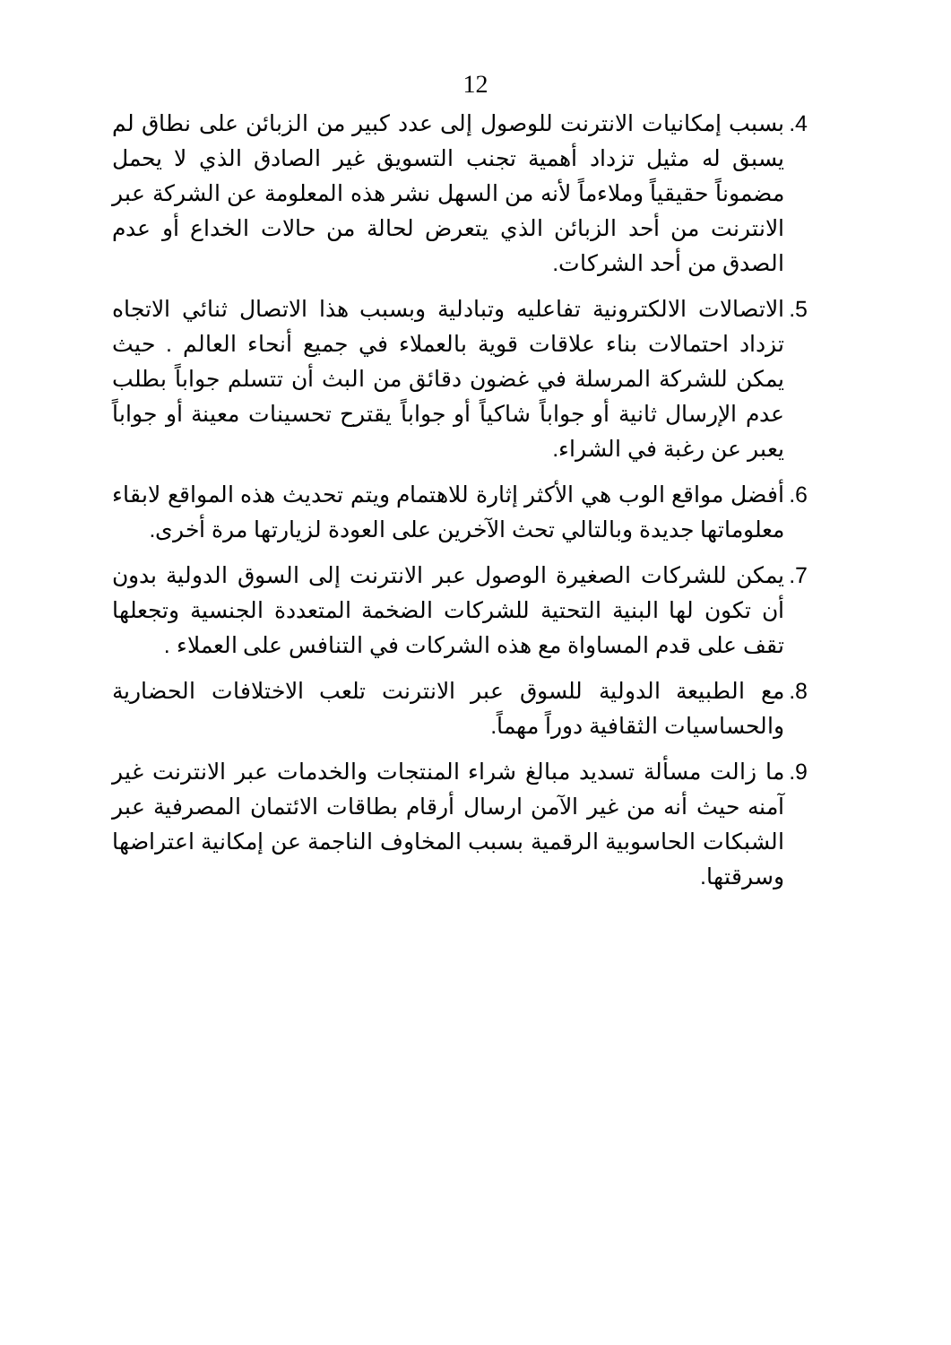12
4.
بسبب إمكانيات الانترنت للوصول إلى عدد كبير من الزبائن على نطاق لم يسبق له مثيل تزداد أهمية تجنب التسويق غير الصادق الذي لا يحمل مضموناً حقيقياً وملاءماً لأنه من السهل نشر هذه المعلومة عن الشركة عبر الانترنت من أحد الزبائن الذي يتعرض لحالة من حالات الخداع أو عدم الصدق من أحد الشركات.
5.
الاتصالات الالكترونية تفاعليه وتبادلية وبسبب هذا الاتصال ثنائي الاتجاه تزداد احتمالات بناء علاقات قوية بالعملاء في جميع أنحاء العالم . حيث يمكن للشركة المرسلة في غضون دقائق من البث أن تتسلم جواباً بطلب عدم الإرسال ثانية أو جواباً شاكياً أو جواباً يقترح تحسينات معينة أو جواباً يعبر عن رغبة في الشراء.
6.
أفضل مواقع الوب هي الأكثر إثارة للاهتمام ويتم تحديث هذه المواقع لابقاء معلوماتها جديدة وبالتالي تحث الآخرين على العودة لزيارتها مرة أخرى.
7.
يمكن للشركات الصغيرة الوصول عبر الانترنت إلى السوق الدولية بدون أن تكون لها البنية التحتية للشركات الضخمة المتعددة الجنسية وتجعلها تقف على قدم المساواة مع هذه الشركات في التنافس على العملاء .
8.
مع الطبيعة الدولية للسوق عبر الانترنت تلعب الاختلافات الحضارية والحساسيات الثقافية دوراً مهماً.
9.
ما زالت مسألة تسديد مبالغ شراء المنتجات والخدمات عبر الانترنت غير آمنه حيث أنه من غير الآمن ارسال أرقام بطاقات الائتمان المصرفية عبر الشبكات الحاسوبية الرقمية بسبب المخاوف الناجمة عن إمكانية اعتراضها وسرقتها.